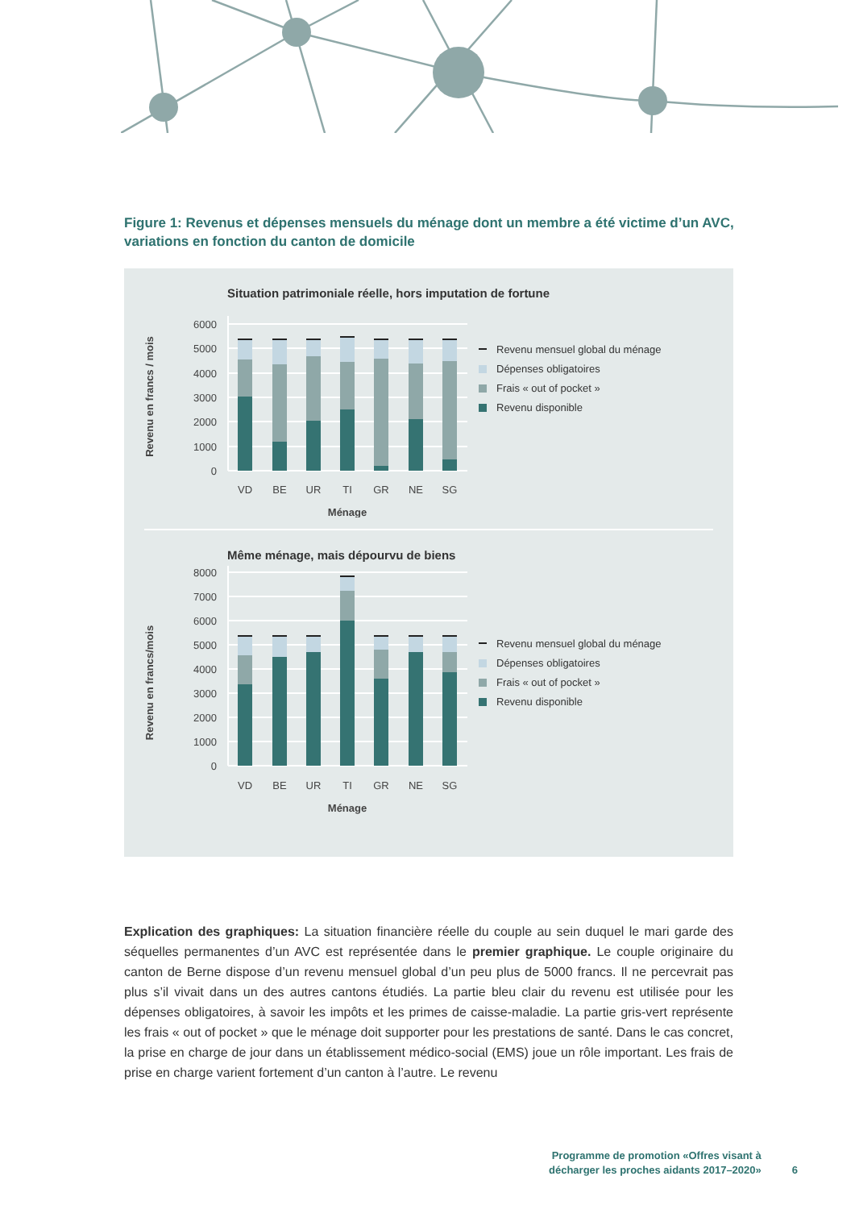Figure 1: Revenus et dépenses mensuels du ménage dont un membre a été victime d’un AVC, variations en fonction du canton de domicile
Situation patrimoniale réelle, hors imputation de fortune
6000
5000
4000
3000
2000
1000
0
VD
BE
UR
TI
GR
NE
SG
Ménage
Revenu en francs / mois
Revenu mensuel global du ménage
Dépenses obligatoires
Frais « out of pocket »
Revenu disponible
Même ménage, mais dépourvu de biens
8000
7000
6000
5000
4000
3000
2000
1000
0
VD
BE
UR
TI
GR
NE
SG
Ménage
Revenu en francs/mois
Revenu mensuel global du ménage
Dépenses obligatoires
Frais « out of pocket »
Revenu disponible
Explication des graphiques: La situation financière réelle du couple au sein duquel le mari garde des séquelles permanentes d’un AVC est représentée dans le premier graphique. Le couple originaire du canton de Berne dispose d’un revenu mensuel global d’un peu plus de 5000 francs. Il ne percevrait pas plus s’il vivait dans un des autres cantons étudiés. La partie bleu clair du revenu est utilisée pour les dépenses obligatoires, à savoir les impôts et les primes de caisse-maladie. La partie gris-vert représente les frais « out of pocket » que le ménage doit supporter pour les prestations de santé. Dans le cas concret, la prise en charge de jour dans un établissement médico-social (EMS) joue un rôle important. Les frais de prise en charge varient fortement d’un canton à l’autre. Le revenu
Programme de promotion «Offres visant à
décharger les proches aidants 2017–2020»
6